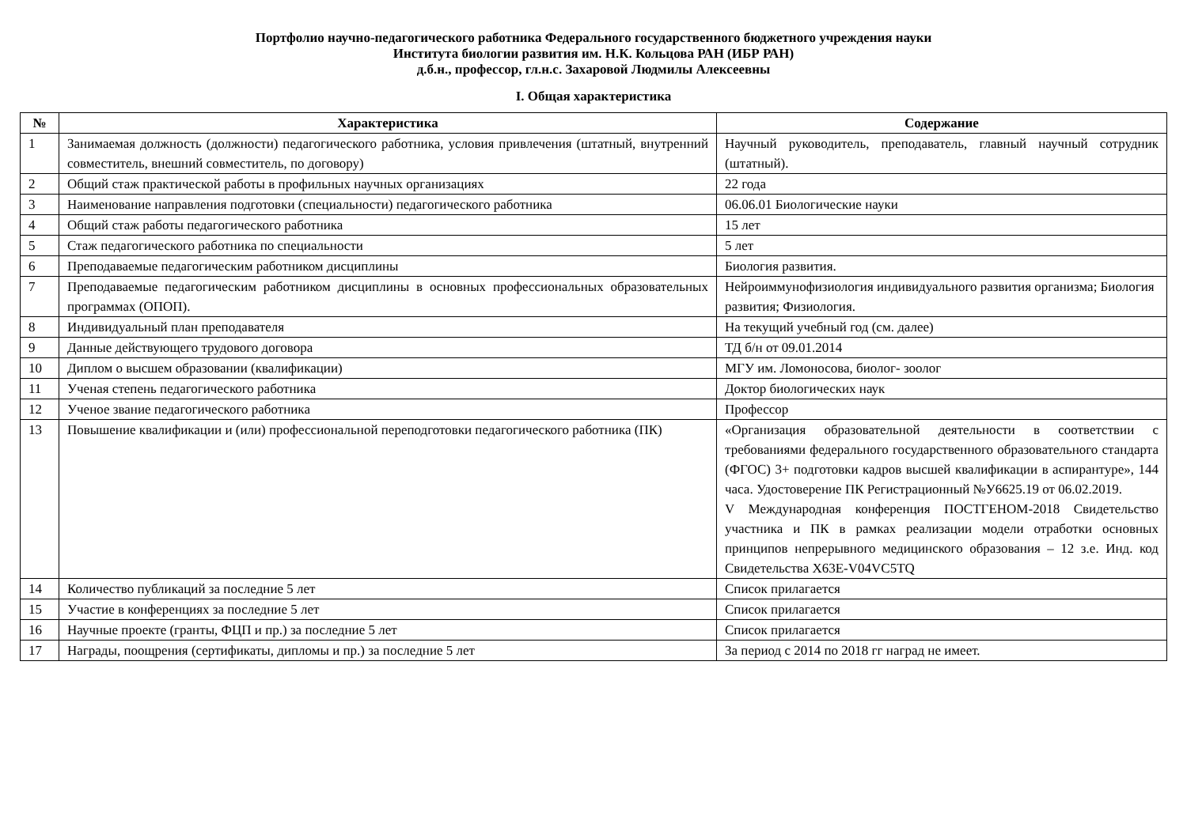Портфолио научно-педагогического работника Федерального государственного бюджетного учреждения науки
Института биологии развития им. Н.К. Кольцова РАН (ИБР РАН)
д.б.н., профессор, гл.н.с. Захаровой Людмилы Алексеевны
I. Общая характеристика
| № | Характеристика | Содержание |
| --- | --- | --- |
| 1 | Занимаемая должность (должности) педагогического работника, условия привлечения (штатный, внутренний совместитель, внешний совместитель, по договору) | Научный руководитель, преподаватель, главный научный сотрудник (штатный). |
| 2 | Общий стаж практической работы в профильных научных организациях | 22 года |
| 3 | Наименование направления подготовки (специальности) педагогического работника | 06.06.01 Биологические науки |
| 4 | Общий стаж работы педагогического работника | 15 лет |
| 5 | Стаж педагогического работника по специальности | 5 лет |
| 6 | Преподаваемые педагогическим работником дисциплины | Биология развития. |
| 7 | Преподаваемые педагогическим работником дисциплины в основных профессиональных образовательных программах (ОПОП). | Нейроиммунофизиология индивидуального развития организма; Биология развития; Физиология. |
| 8 | Индивидуальный план преподавателя | На текущий учебный год (см. далее) |
| 9 | Данные действующего трудового договора | ТД б/н от 09.01.2014 |
| 10 | Диплом о высшем образовании (квалификации) | МГУ им. Ломоносова, биолог- зоолог |
| 11 | Ученая степень педагогического работника | Доктор биологических наук |
| 12 | Ученое звание педагогического работника | Профессор |
| 13 | Повышение квалификации и (или) профессиональной переподготовки педагогического работника (ПК) | «Организация образовательной деятельности в соответствии с требованиями федерального государственного образовательного стандарта (ФГОС) 3+ подготовки кадров высшей квалификации в аспирантуре», 144 часа. Удостоверение ПК Регистрационный №У6625.19 от 06.02.2019. V Международная конференция ПОСТГЕНОМ-2018 Свидетельство участника и ПК в рамках реализации модели отработки основных принципов непрерывного медицинского образования – 12 з.е. Инд. код Свидетельства X63E-V04VC5TQ |
| 14 | Количество публикаций за последние 5 лет | Список прилагается |
| 15 | Участие в конференциях за последние 5 лет | Список прилагается |
| 16 | Научные проекте (гранты, ФЦП и пр.) за последние 5 лет | Список прилагается |
| 17 | Награды, поощрения (сертификаты, дипломы и пр.) за последние 5 лет | За период с 2014 по 2018 гг наград не имеет. |